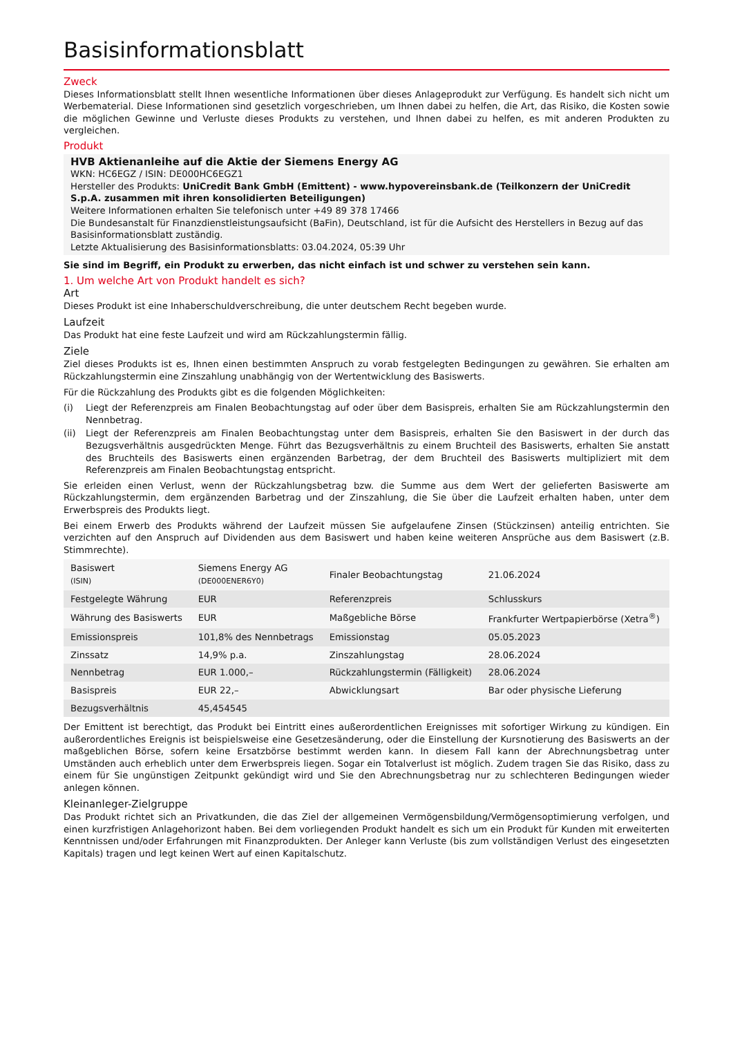Basisinformationsblatt
Zweck
Dieses Informationsblatt stellt Ihnen wesentliche Informationen über dieses Anlageprodukt zur Verfügung. Es handelt sich nicht um Werbematerial. Diese Informationen sind gesetzlich vorgeschrieben, um Ihnen dabei zu helfen, die Art, das Risiko, die Kosten sowie die möglichen Gewinne und Verluste dieses Produkts zu verstehen, und Ihnen dabei zu helfen, es mit anderen Produkten zu vergleichen.
Produkt
HVB Aktienanleihe auf die Aktie der Siemens Energy AG
WKN: HC6EGZ / ISIN: DE000HC6EGZ1
Hersteller des Produkts: UniCredit Bank GmbH (Emittent) - www.hypovereinsbank.de (Teilkonzern der UniCredit S.p.A. zusammen mit ihren konsolidierten Beteiligungen)
Weitere Informationen erhalten Sie telefonisch unter +49 89 378 17466
Die Bundesanstalt für Finanzdienstleistungsaufsicht (BaFin), Deutschland, ist für die Aufsicht des Herstellers in Bezug auf das Basisinformationsblatt zuständig.
Letzte Aktualisierung des Basisinformationsblatts: 03.04.2024, 05:39 Uhr
Sie sind im Begriff, ein Produkt zu erwerben, das nicht einfach ist und schwer zu verstehen sein kann.
1. Um welche Art von Produkt handelt es sich?
Art
Dieses Produkt ist eine Inhaberschuldverschreibung, die unter deutschem Recht begeben wurde.
Laufzeit
Das Produkt hat eine feste Laufzeit und wird am Rückzahlungstermin fällig.
Ziele
Ziel dieses Produkts ist es, Ihnen einen bestimmten Anspruch zu vorab festgelegten Bedingungen zu gewähren. Sie erhalten am Rückzahlungstermin eine Zinszahlung unabhängig von der Wertentwicklung des Basiswerts.
Für die Rückzahlung des Produkts gibt es die folgenden Möglichkeiten:
(i) Liegt der Referenzpreis am Finalen Beobachtungstag auf oder über dem Basispreis, erhalten Sie am Rückzahlungstermin den Nennbetrag.
(ii) Liegt der Referenzpreis am Finalen Beobachtungstag unter dem Basispreis, erhalten Sie den Basiswert in der durch das Bezugsverhältnis ausgedrückten Menge. Führt das Bezugsverhältnis zu einem Bruchteil des Basiswerts, erhalten Sie anstatt des Bruchteils des Basiswerts einen ergänzenden Barbetrag, der dem Bruchteil des Basiswerts multipliziert mit dem Referenzpreis am Finalen Beobachtungstag entspricht.
Sie erleiden einen Verlust, wenn der Rückzahlungsbetrag bzw. die Summe aus dem Wert der gelieferten Basiswerte am Rückzahlungstermin, dem ergänzenden Barbetrag und der Zinszahlung, die Sie über die Laufzeit erhalten haben, unter dem Erwerbspreis des Produkts liegt.
Bei einem Erwerb des Produkts während der Laufzeit müssen Sie aufgelaufene Zinsen (Stückzinsen) anteilig entrichten. Sie verzichten auf den Anspruch auf Dividenden aus dem Basiswert und haben keine weiteren Ansprüche aus dem Basiswert (z.B. Stimmrechte).
| Basiswert (ISIN) | Siemens Energy AG (DE000ENER6Y0) | Finaler Beobachtungstag | 21.06.2024 |
| Festgelegte Währung | EUR | Referenzpreis | Schlusskurs |
| Währung des Basiswerts | EUR | Maßgebliche Börse | Frankfurter Wertpapierbörse (Xetra<sup>®</sup>) |
| Emissionspreis | 101,8% des Nennbetrags | Emissionstag | 05.05.2023 |
| Zinssatz | 14,9% p.a. | Zinszahlungstag | 28.06.2024 |
| Nennbetrag | EUR 1.000,– | Rückzahlungstermin (Fälligkeit) | 28.06.2024 |
| Basispreis | EUR 22,– | Abwicklungsart | Bar oder physische Lieferung |
| Bezugsverhältnis | 45,454545 | | |
Der Emittent ist berechtigt, das Produkt bei Eintritt eines außerordentlichen Ereignisses mit sofortiger Wirkung zu kündigen. Ein außerordentliches Ereignis ist beispielsweise eine Gesetzesänderung, oder die Einstellung der Kursnotierung des Basiswerts an der maßgeblichen Börse, sofern keine Ersatzbörse bestimmt werden kann. In diesem Fall kann der Abrechnungsbetrag unter Umständen auch erheblich unter dem Erwerbspreis liegen. Sogar ein Totalverlust ist möglich. Zudem tragen Sie das Risiko, dass zu einem für Sie ungünstigen Zeitpunkt gekündigt wird und Sie den Abrechnungsbetrag nur zu schlechteren Bedingungen wieder anlegen können.
Kleinanleger-Zielgruppe
Das Produkt richtet sich an Privatkunden, die das Ziel der allgemeinen Vermögensbildung/Vermögensoptimierung verfolgen, und einen kurzfristigen Anlagehorizont haben. Bei dem vorliegenden Produkt handelt es sich um ein Produkt für Kunden mit erweiterten Kenntnissen und/oder Erfahrungen mit Finanzprodukten. Der Anleger kann Verluste (bis zum vollständigen Verlust des eingesetzten Kapitals) tragen und legt keinen Wert auf einen Kapitalschutz.